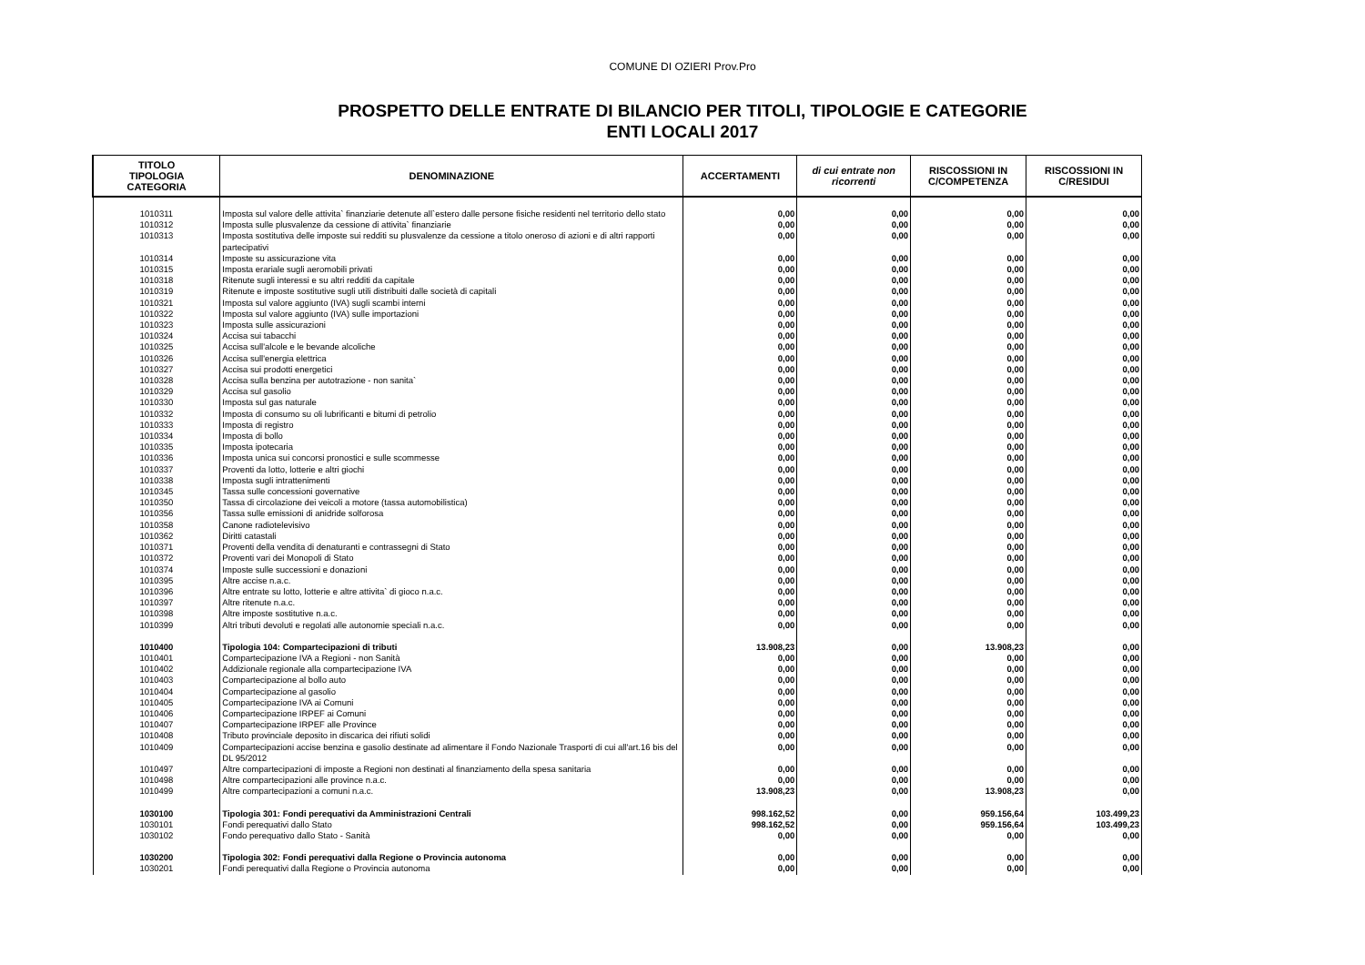COMUNE DI OZIERI Prov.Pro
PROSPETTO DELLE ENTRATE DI BILANCIO PER TITOLI, TIPOLOGIE E CATEGORIE
ENTI LOCALI 2017
| TITOLO TIPOLOGIA CATEGORIA | DENOMINAZIONE | ACCERTAMENTI | di cui entrate non ricorrenti | RISCOSSIONI IN C/COMPETENZA | RISCOSSIONI IN C/RESIDUI |
| --- | --- | --- | --- | --- | --- |
| 1010311 | Imposta sul valore delle attivita` finanziarie detenute all`estero dalle persone fisiche residenti nel territorio dello stato | 0,00 | 0,00 | 0,00 | 0,00 |
| 1010312 | Imposta sulle plusvalenze da cessione di attivita` finanziarie | 0,00 | 0,00 | 0,00 | 0,00 |
| 1010313 | Imposta sostitutiva delle imposte sui redditi su plusvalenze da cessione a titolo oneroso di azioni e di altri rapporti partecipativi | 0,00 | 0,00 | 0,00 | 0,00 |
| 1010314 | Imposte su assicurazione vita | 0,00 | 0,00 | 0,00 | 0,00 |
| 1010315 | Imposta erariale sugli aeromobili privati | 0,00 | 0,00 | 0,00 | 0,00 |
| 1010318 | Ritenute sugli interessi e su altri redditi da capitale | 0,00 | 0,00 | 0,00 | 0,00 |
| 1010319 | Ritenute e imposte sostitutive sugli utili distribuiti dalle società di capitali | 0,00 | 0,00 | 0,00 | 0,00 |
| 1010321 | Imposta sul valore aggiunto (IVA) sugli scambi interni | 0,00 | 0,00 | 0,00 | 0,00 |
| 1010322 | Imposta sul valore aggiunto (IVA) sulle importazioni | 0,00 | 0,00 | 0,00 | 0,00 |
| 1010323 | Imposta sulle assicurazioni | 0,00 | 0,00 | 0,00 | 0,00 |
| 1010324 | Accisa sui tabacchi | 0,00 | 0,00 | 0,00 | 0,00 |
| 1010325 | Accisa sull'alcole e le bevande alcoliche | 0,00 | 0,00 | 0,00 | 0,00 |
| 1010326 | Accisa sull'energia elettrica | 0,00 | 0,00 | 0,00 | 0,00 |
| 1010327 | Accisa sui prodotti energetici | 0,00 | 0,00 | 0,00 | 0,00 |
| 1010328 | Accisa sulla benzina per autotrazione - non sanita` | 0,00 | 0,00 | 0,00 | 0,00 |
| 1010329 | Accisa sul gasolio | 0,00 | 0,00 | 0,00 | 0,00 |
| 1010330 | Imposta sul gas naturale | 0,00 | 0,00 | 0,00 | 0,00 |
| 1010332 | Imposta di consumo su oli lubrificanti e bitumi di petrolio | 0,00 | 0,00 | 0,00 | 0,00 |
| 1010333 | Imposta di registro | 0,00 | 0,00 | 0,00 | 0,00 |
| 1010334 | Imposta di bollo | 0,00 | 0,00 | 0,00 | 0,00 |
| 1010335 | Imposta ipotecaria | 0,00 | 0,00 | 0,00 | 0,00 |
| 1010336 | Imposta unica sui concorsi pronostici e sulle scommesse | 0,00 | 0,00 | 0,00 | 0,00 |
| 1010337 | Proventi da lotto, lotterie e altri giochi | 0,00 | 0,00 | 0,00 | 0,00 |
| 1010338 | Imposta sugli intrattenimenti | 0,00 | 0,00 | 0,00 | 0,00 |
| 1010345 | Tassa sulle concessioni governative | 0,00 | 0,00 | 0,00 | 0,00 |
| 1010350 | Tassa di circolazione dei veicoli a motore (tassa automobilistica) | 0,00 | 0,00 | 0,00 | 0,00 |
| 1010356 | Tassa sulle emissioni di anidride solforosa | 0,00 | 0,00 | 0,00 | 0,00 |
| 1010358 | Canone radiotelevisivo | 0,00 | 0,00 | 0,00 | 0,00 |
| 1010362 | Diritti catastali | 0,00 | 0,00 | 0,00 | 0,00 |
| 1010371 | Proventi della vendita di denaturanti e contrassegni di Stato | 0,00 | 0,00 | 0,00 | 0,00 |
| 1010372 | Proventi vari dei Monopoli di Stato | 0,00 | 0,00 | 0,00 | 0,00 |
| 1010374 | Imposte sulle successioni e donazioni | 0,00 | 0,00 | 0,00 | 0,00 |
| 1010395 | Altre accise n.a.c. | 0,00 | 0,00 | 0,00 | 0,00 |
| 1010396 | Altre entrate su lotto, lotterie e altre attivita` di gioco n.a.c. | 0,00 | 0,00 | 0,00 | 0,00 |
| 1010397 | Altre ritenute n.a.c. | 0,00 | 0,00 | 0,00 | 0,00 |
| 1010398 | Altre imposte sostitutive n.a.c. | 0,00 | 0,00 | 0,00 | 0,00 |
| 1010399 | Altri tributi devoluti e regolati alle autonomie speciali n.a.c. | 0,00 | 0,00 | 0,00 | 0,00 |
| 1010400 | Tipologia 104: Compartecipazioni di tributi | 13.908,23 | 0,00 | 13.908,23 | 0,00 |
| 1010401 | Compartecipazione IVA a Regioni - non Sanità | 0,00 | 0,00 | 0,00 | 0,00 |
| 1010402 | Addizionale regionale alla compartecipazione IVA | 0,00 | 0,00 | 0,00 | 0,00 |
| 1010403 | Compartecipazione al bollo auto | 0,00 | 0,00 | 0,00 | 0,00 |
| 1010404 | Compartecipazione al gasolio | 0,00 | 0,00 | 0,00 | 0,00 |
| 1010405 | Compartecipazione IVA ai Comuni | 0,00 | 0,00 | 0,00 | 0,00 |
| 1010406 | Compartecipazione IRPEF ai Comuni | 0,00 | 0,00 | 0,00 | 0,00 |
| 1010407 | Compartecipazione IRPEF alle Province | 0,00 | 0,00 | 0,00 | 0,00 |
| 1010408 | Tributo provinciale deposito in discarica dei rifiuti solidi | 0,00 | 0,00 | 0,00 | 0,00 |
| 1010409 | Compartecipazioni accise benzina e gasolio destinate ad alimentare il Fondo Nazionale Trasporti di cui all'art.16 bis del DL 95/2012 | 0,00 | 0,00 | 0,00 | 0,00 |
| 1010497 | Altre compartecipazioni di imposte a Regioni non destinati al finanziamento della spesa sanitaria | 0,00 | 0,00 | 0,00 | 0,00 |
| 1010498 | Altre compartecipazioni alle province n.a.c. | 0,00 | 0,00 | 0,00 | 0,00 |
| 1010499 | Altre compartecipazioni a comuni n.a.c. | 13.908,23 | 0,00 | 13.908,23 | 0,00 |
| 1030100 | Tipologia 301: Fondi perequativi da Amministrazioni Centrali | 998.162,52 | 0,00 | 959.156,64 | 103.499,23 |
| 1030101 | Fondi perequativi dallo Stato | 998.162,52 | 0,00 | 959.156,64 | 103.499,23 |
| 1030102 | Fondo perequativo dallo Stato - Sanità | 0,00 | 0,00 | 0,00 | 0,00 |
| 1030200 | Tipologia 302: Fondi perequativi dalla Regione o Provincia autonoma | 0,00 | 0,00 | 0,00 | 0,00 |
| 1030201 | Fondi perequativi dalla Regione o Provincia autonoma | 0,00 | 0,00 | 0,00 | 0,00 |